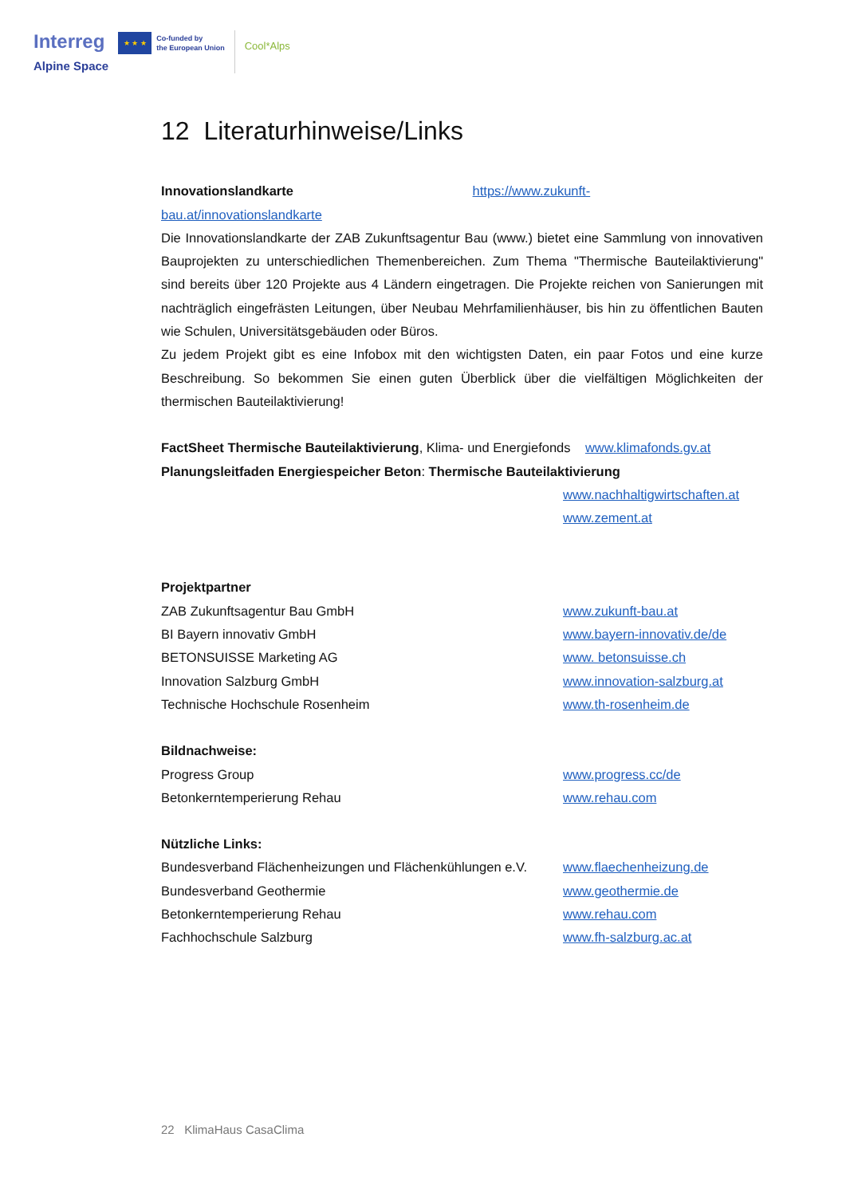Interreg
Alpine Space
★ ★ ★
Co-funded by
the European Union
Cool*Alps
12 Literaturhinweise/Links
Innovationslandkarte https://www.zukunft-
bau.at/innovationslandkarte
Die Innovationslandkarte der ZAB Zukunftsagentur Bau (www.) bietet eine Sammlung von innovativen Bauprojekten zu unterschiedlichen Themenbereichen. Zum Thema "Thermische Bauteilaktivierung" sind bereits über 120 Projekte aus 4 Ländern eingetragen. Die Projekte reichen von Sanierungen mit nachträglich eingefrästen Leitungen, über Neubau Mehrfamilienhäuser, bis hin zu öffentlichen Bauten wie Schulen, Universitätsgebäuden oder Büros.
Zu jedem Projekt gibt es eine Infobox mit den wichtigsten Daten, ein paar Fotos und eine kurze Beschreibung. So bekommen Sie einen guten Überblick über die vielfältigen Möglichkeiten der thermischen Bauteilaktivierung!
FactSheet Thermische Bauteilaktivierung, Klima- und Energiefonds www.klimafonds.gv.at
Planungsleitfaden Energiespeicher Beton: Thermische Bauteilaktivierung
www.nachhaltigwirtschaften.at
www.zement.at
Projektpartner
ZAB Zukunftsagentur Bau GmbH www.zukunft-bau.at
BI Bayern innovativ GmbH www.bayern-innovativ.de/de
BETONSUISSE Marketing AG www. betonsuisse.ch
Innovation Salzburg GmbH www.innovation-salzburg.at
Technische Hochschule Rosenheim www.th-rosenheim.de
Bildnachweise:
Progress Group www.progress.cc/de
Betonkerntemperierung Rehau www.rehau.com
Nützliche Links:
Bundesverband Flächenheizungen und Flächenkühlungen e.V.
www.flaechenheizung.de
Bundesverband Geothermie www.geothermie.de
Betonkerntemperierung Rehau www.rehau.com
Fachhochschule Salzburg www.fh-salzburg.ac.at
22 KlimaHaus CasaClima